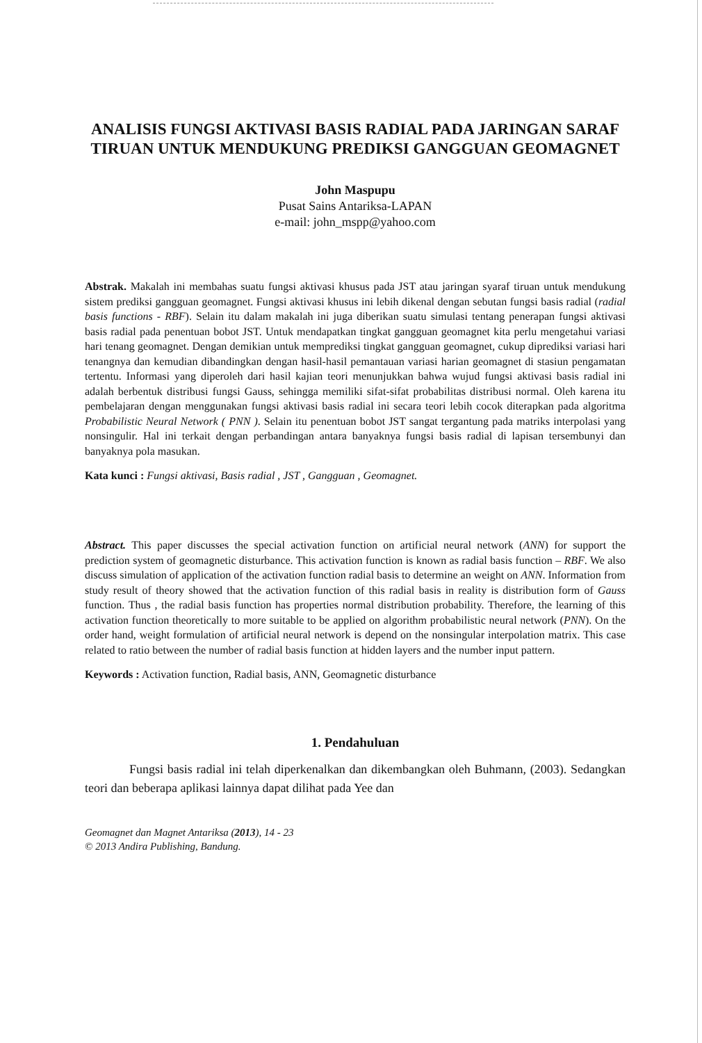ANALISIS FUNGSI AKTIVASI BASIS RADIAL PADA JARINGAN SARAF TIRUAN UNTUK MENDUKUNG PREDIKSI GANGGUAN GEOMAGNET
John Maspupu
Pusat Sains Antariksa-LAPAN
e-mail: john_mspp@yahoo.com
Abstrak. Makalah ini membahas suatu fungsi aktivasi khusus pada JST atau jaringan syaraf tiruan untuk mendukung sistem prediksi gangguan geomagnet. Fungsi aktivasi khusus ini lebih dikenal dengan sebutan fungsi basis radial (radial basis functions - RBF). Selain itu dalam makalah ini juga diberikan suatu simulasi tentang penerapan fungsi aktivasi basis radial pada penentuan bobot JST. Untuk mendapatkan tingkat gangguan geomagnet kita perlu mengetahui variasi hari tenang geomagnet. Dengan demikian untuk memprediksi tingkat gangguan geomagnet, cukup diprediksi variasi hari tenangnya dan kemudian dibandingkan dengan hasil-hasil pemantauan variasi harian geomagnet di stasiun pengamatan tertentu. Informasi yang diperoleh dari hasil kajian teori menunjukkan bahwa wujud fungsi aktivasi basis radial ini adalah berbentuk distribusi fungsi Gauss, sehingga memiliki sifat-sifat probabilitas distribusi normal. Oleh karena itu pembelajaran dengan menggunakan fungsi aktivasi basis radial ini secara teori lebih cocok diterapkan pada algoritma Probabilistic Neural Network ( PNN ). Selain itu penentuan bobot JST sangat tergantung pada matriks interpolasi yang nonsingulir. Hal ini terkait dengan perbandingan antara banyaknya fungsi basis radial di lapisan tersembunyi dan banyaknya pola masukan.
Kata kunci : Fungsi aktivasi, Basis radial , JST , Gangguan , Geomagnet.
Abstract. This paper discusses the special activation function on artificial neural network (ANN) for support the prediction system of geomagnetic disturbance. This activation function is known as radial basis function – RBF. We also discuss simulation of application of the activation function radial basis to determine an weight on ANN. Information from study result of theory showed that the activation function of this radial basis in reality is distribution form of Gauss function. Thus , the radial basis function has properties normal distribution probability. Therefore, the learning of this activation function theoretically to more suitable to be applied on algorithm probabilistic neural network (PNN). On the order hand, weight formulation of artificial neural network is depend on the nonsingular interpolation matrix. This case related to ratio between the number of radial basis function at hidden layers and the number input pattern.
Keywords : Activation function, Radial basis, ANN, Geomagnetic disturbance
1. Pendahuluan
Fungsi basis radial ini telah diperkenalkan dan dikembangkan oleh Buhmann, (2003). Sedangkan teori dan beberapa aplikasi lainnya dapat dilihat pada Yee dan
Geomagnet dan Magnet Antariksa (2013), 14 - 23
© 2013 Andira Publishing, Bandung.